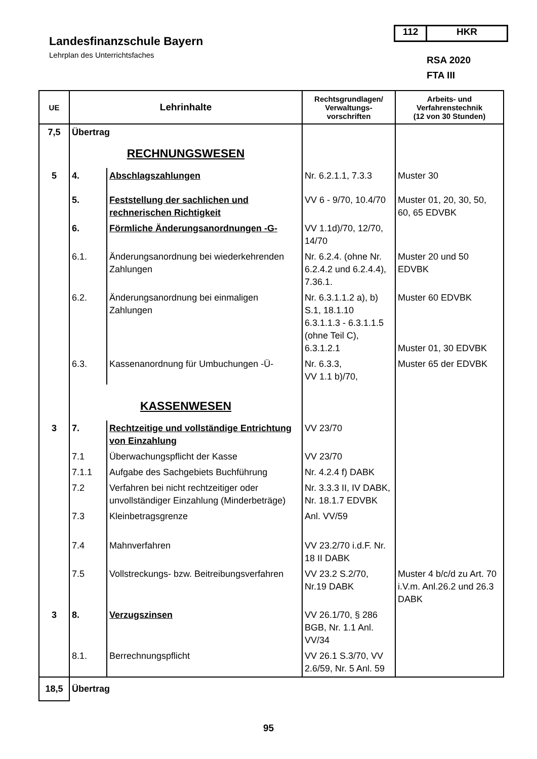112 HKR
Landesfinanzschule Bayern
Lehrplan des Unterrichtsfaches
RSA 2020
FTA III
| UE | Lehrinhalte | | Rechtsgrundlagen/ Verwaltungs- vorschriften | Arbeits- und Verfahrenstechnik (12 von 30 Stunden) |
| --- | --- | --- | --- | --- |
| 7,5 | Übertrag | | | |
| | RECHNUNGSWESEN | | | |
| 5 | 4. | Abschlagszahlungen | Nr. 6.2.1.1, 7.3.3 | Muster 30 |
| | 5. | Feststellung der sachlichen und rechnerischen Richtigkeit | VV 6 - 9/70, 10.4/70 | Muster 01, 20, 30, 50, 60, 65 EDVBK |
| | 6. | Förmliche Änderungsanordnungen -G- | VV 1.1d)/70, 12/70, 14/70 | |
| | 6.1. | Änderungsanordnung bei wiederkehrenden Zahlungen | Nr. 6.2.4. (ohne Nr. 6.2.4.2 und 6.2.4.4), 7.36.1. | Muster 20 und 50 EDVBK |
| | 6.2. | Änderungsanordnung bei einmaligen Zahlungen | Nr. 6.3.1.1.2 a), b) S.1, 18.1.10 6.3.1.1.3 - 6.3.1.1.5 (ohne Teil C), 6.3.1.2.1 | Muster 60 EDVBK Muster 01, 30 EDVBK |
| | 6.3. | Kassenanordnung für Umbuchungen -Ü- | Nr. 6.3.3, VV 1.1 b)/70, | Muster 65 der EDVBK |
| | KASSENWESEN | | | |
| 3 | 7. | Rechtzeitige und vollständige Entrichtung von Einzahlung | VV 23/70 | |
| | 7.1 | Überwachungspflicht der Kasse | VV 23/70 | |
| | 7.1.1 | Aufgabe des Sachgebiets Buchführung | Nr. 4.2.4 f) DABK | |
| | 7.2 | Verfahren bei nicht rechtzeitiger oder unvollständiger Einzahlung (Minderbeträge) | Nr. 3.3.3 II, IV DABK, Nr. 18.1.7 EDVBK | |
| | 7.3 | Kleinbetragsgrenze | Anl. VV/59 | |
| | 7.4 | Mahnverfahren | VV 23.2/70 i.d.F. Nr. 18 II DABK | |
| | 7.5 | Vollstreckungs- bzw. Beitreibungsverfahren | VV 23.2 S.2/70, Nr.19 DABK | Muster 4 b/c/d zu Art. 70 i.V.m. Anl.26.2 und 26.3 DABK |
| 3 | 8. | Verzugszinsen | VV 26.1/70, § 286 BGB, Nr. 1.1 Anl. VV/34 | |
| | 8.1. | Berrechnungspflicht | VV 26.1 S.3/70, VV 2.6/59, Nr. 5 Anl. 59 | |
| 18,5 | Übertrag | | | |
95